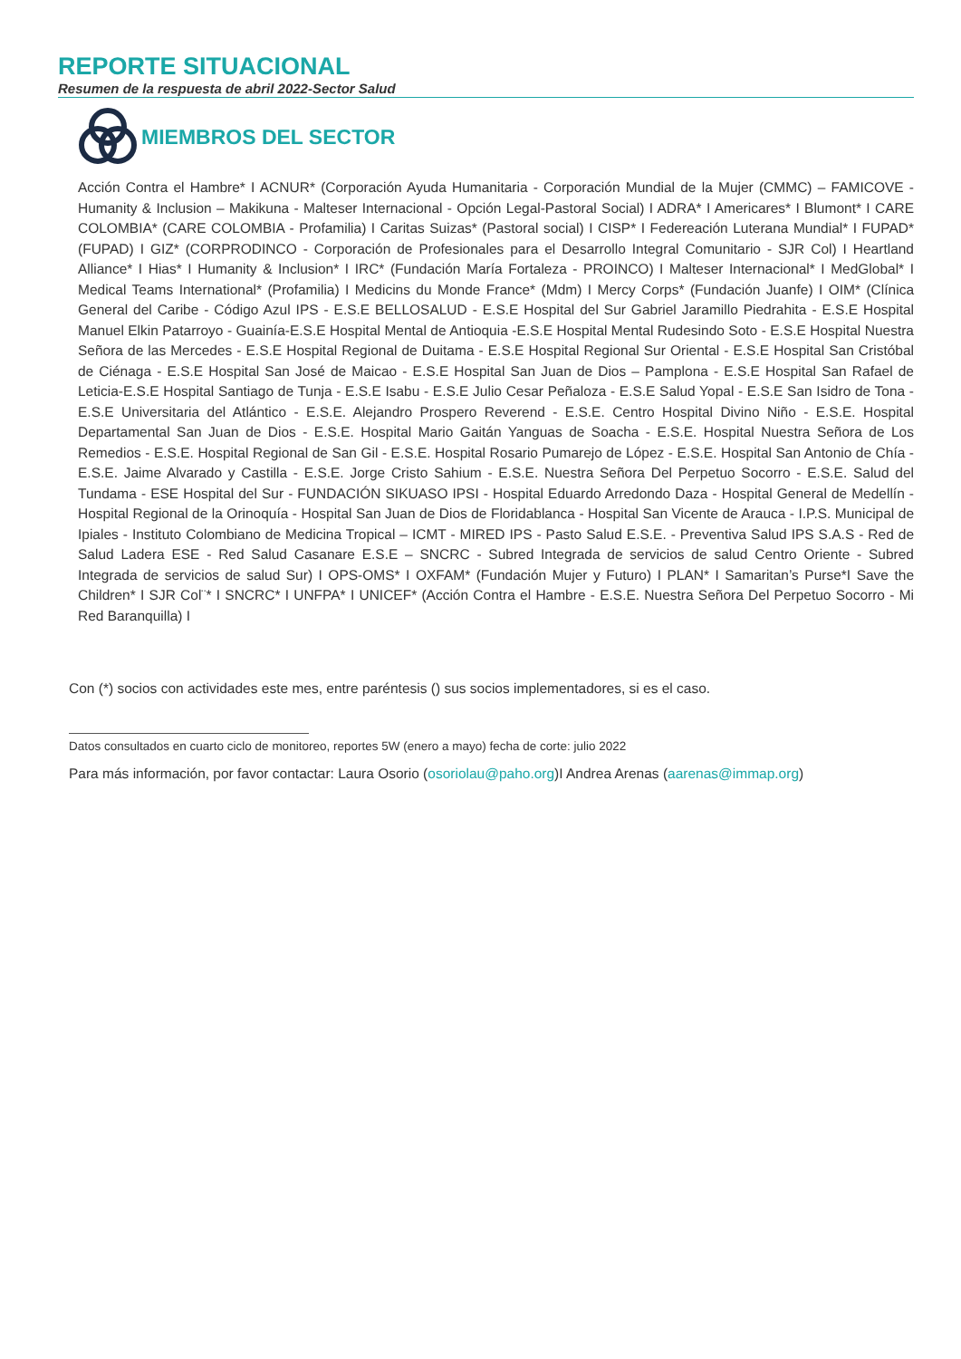REPORTE SITUACIONAL
Resumen de la respuesta de abril 2022-Sector Salud
MIEMBROS DEL SECTOR
Acción Contra el Hambre* I ACNUR* (Corporación Ayuda Humanitaria - Corporación Mundial de la Mujer (CMMC) – FAMICOVE - Humanity & Inclusion – Makikuna - Malteser Internacional - Opción Legal-Pastoral Social) I ADRA* I Americares* I Blumont* I CARE COLOMBIA* (CARE COLOMBIA - Profamilia) I Caritas Suizas* (Pastoral social) I CISP* I Federeación Luterana Mundial* I FUPAD* (FUPAD) I GIZ* (CORPRODINCO - Corporación de Profesionales para el Desarrollo Integral Comunitario - SJR Col) I Heartland Alliance* I Hias* I Humanity & Inclusion* I IRC* (Fundación María Fortaleza - PROINCO) I Malteser Internacional* I MedGlobal* I Medical Teams International* (Profamilia) I Medicins du Monde France* (Mdm) I Mercy Corps* (Fundación Juanfe) I OIM* (Clínica General del Caribe - Código Azul IPS - E.S.E BELLOSALUD - E.S.E Hospital del Sur Gabriel Jaramillo Piedrahita - E.S.E Hospital Manuel Elkin Patarroyo - Guainía-E.S.E Hospital Mental de Antioquia -E.S.E Hospital Mental Rudesindo Soto - E.S.E Hospital Nuestra Señora de las Mercedes - E.S.E Hospital Regional de Duitama - E.S.E Hospital Regional Sur Oriental - E.S.E Hospital San Cristóbal de Ciénaga - E.S.E Hospital San José de Maicao - E.S.E Hospital San Juan de Dios – Pamplona - E.S.E Hospital San Rafael de Leticia-E.S.E Hospital Santiago de Tunja - E.S.E Isabu - E.S.E Julio Cesar Peñaloza - E.S.E Salud Yopal - E.S.E San Isidro de Tona - E.S.E Universitaria del Atlántico - E.S.E. Alejandro Prospero Reverend - E.S.E. Centro Hospital Divino Niño - E.S.E. Hospital Departamental San Juan de Dios - E.S.E. Hospital Mario Gaitán Yanguas de Soacha - E.S.E. Hospital Nuestra Señora de Los Remedios - E.S.E. Hospital Regional de San Gil - E.S.E. Hospital Rosario Pumarejo de López - E.S.E. Hospital San Antonio de Chía - E.S.E. Jaime Alvarado y Castilla - E.S.E. Jorge Cristo Sahium - E.S.E. Nuestra Señora Del Perpetuo Socorro - E.S.E. Salud del Tundama - ESE Hospital del Sur - FUNDACIÓN SIKUASO IPSI - Hospital Eduardo Arredondo Daza - Hospital General de Medellín - Hospital Regional de la Orinoquía - Hospital San Juan de Dios de Floridablanca - Hospital San Vicente de Arauca - I.P.S. Municipal de Ipiales - Instituto Colombiano de Medicina Tropical – ICMT - MIRED IPS - Pasto Salud E.S.E. - Preventiva Salud IPS S.A.S - Red de Salud Ladera ESE - Red Salud Casanare E.S.E – SNCRC - Subred Integrada de servicios de salud Centro Oriente - Subred Integrada de servicios de salud Sur) I OPS-OMS* I OXFAM* (Fundación Mujer y Futuro) I PLAN* I Samaritan’s Purse*I Save the Children* I SJR Col¨* I SNCRC* I UNFPA* I UNICEF* (Acción Contra el Hambre - E.S.E. Nuestra Señora Del Perpetuo Socorro - Mi Red Baranquilla) I
Con (*) socios con actividades este mes, entre paréntesis () sus socios implementadores, si es el caso.
Datos consultados en cuarto ciclo de monitoreo, reportes 5W (enero a mayo) fecha de corte: julio 2022
Para más información, por favor contactar: Laura Osorio (osoriolau@paho.org)I Andrea Arenas (aarenas@immap.org)